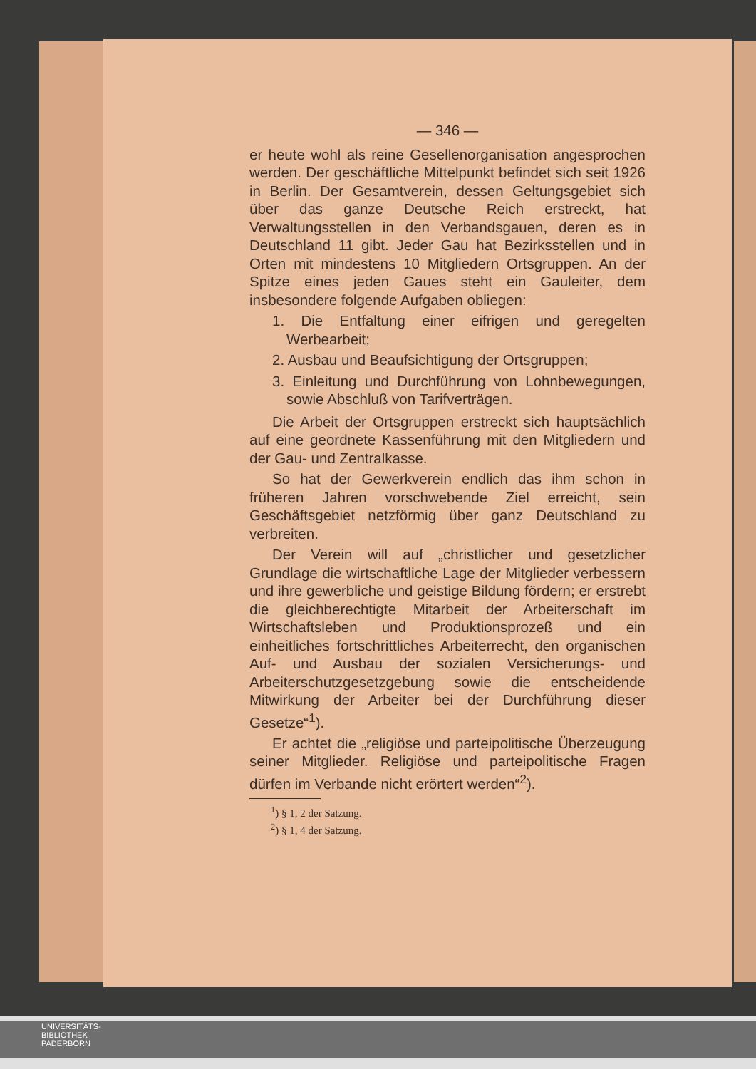— 346 —
er heute wohl als reine Gesellenorganisation angesprochen werden. Der geschäftliche Mittelpunkt befindet sich seit 1926 in Berlin. Der Gesamtverein, dessen Geltungsgebiet sich über das ganze Deutsche Reich erstreckt, hat Verwaltungsstellen in den Verbandsgauen, deren es in Deutschland 11 gibt. Jeder Gau hat Bezirksstellen und in Orten mit mindestens 10 Mitgliedern Ortsgruppen. An der Spitze eines jeden Gaues steht ein Gauleiter, dem insbesondere folgende Aufgaben obliegen:
1. Die Entfaltung einer eifrigen und geregelten Werbearbeit;
2. Ausbau und Beaufsichtigung der Ortsgruppen;
3. Einleitung und Durchführung von Lohnbewegungen, sowie Abschluß von Tarifverträgen.
Die Arbeit der Ortsgruppen erstreckt sich hauptsächlich auf eine geordnete Kassenführung mit den Mitgliedern und der Gau- und Zentralkasse.
So hat der Gewerkverein endlich das ihm schon in früheren Jahren vorschwebende Ziel erreicht, sein Geschäftsgebiet netzförmig über ganz Deutschland zu verbreiten.
Der Verein will auf „christlicher und gesetzlicher Grundlage die wirtschaftliche Lage der Mitglieder verbessern und ihre gewerbliche und geistige Bildung fördern; er erstrebt die gleichberechtigte Mitarbeit der Arbeiterschaft im Wirtschaftsleben und Produktionsprozeß und ein einheitliches fortschrittliches Arbeiterrecht, den organischen Auf- und Ausbau der sozialen Versicherungs- und Arbeiterschutzgesetzgebung sowie die entscheidende Mitwirkung der Arbeiter bei der Durchführung dieser Gesetze“<sup>1</sup>).
Er achtet die „religiöse und parteipolitische Überzeugung seiner Mitglieder. Religiöse und parteipolitische Fragen dürfen im Verbande nicht erörtert werden“<sup>2</sup>).
<sup>1</sup>) § 1, 2 der Satzung.
<sup>2</sup>) § 1, 4 der Satzung.
UNIVERSITÄTS-
BIBLIOTHEK
PADERBORN